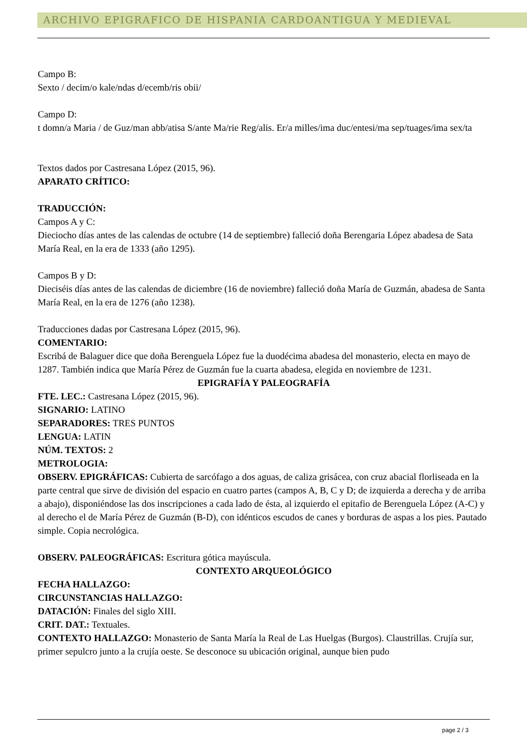ARCHIVO EPIGRAFICO DE HISPANIA CARDOANTIGUA Y MEDIEVAL
Campo B:
Sexto / decim/o kale/ndas d/ecemb/ris obii/
Campo D:
t domn/a Maria / de Guz/man abb/atisa S/ante Ma/rie Reg/alis. Er/a milles/ima duc/entesi/ma sep/tuages/ima sex/ta
Textos dados por Castresana López (2015, 96).
APARATO CRÍTICO:
TRADUCCIÓN:
Campos A y C:
Dieciocho días antes de las calendas de octubre (14 de septiembre) falleció doña Berengaria López abadesa de Sata María Real, en la era de 1333 (año 1295).
Campos B y D:
Dieciséis días antes de las calendas de diciembre (16 de noviembre) falleció doña María de Guzmán, abadesa de Santa María Real, en la era de 1276 (año 1238).
Traducciones dadas por Castresana López (2015, 96).
COMENTARIO:
Escribá de Balaguer dice que doña Berenguela López fue la duodécima abadesa del monasterio, electa en mayo de 1287. También indica que María Pérez de Guzmán fue la cuarta abadesa, elegida en noviembre de 1231.
EPIGRAFÍA Y PALEOGRAFÍA
FTE. LEC.: Castresana López (2015, 96).
SIGNARIO: LATINO
SEPARADORES: TRES PUNTOS
LENGUA: LATIN
NÚM. TEXTOS: 2
METROLOGIA:
OBSERV. EPIGRÁFICAS: Cubierta de sarcófago a dos aguas, de caliza grisácea, con cruz abacial florliseada en la parte central que sirve de división del espacio en cuatro partes (campos A, B, C y D; de izquierda a derecha y de arriba a abajo), disponiéndose las dos inscripciones a cada lado de ésta, al izquierdo el epitafio de Berenguela López (A-C) y al derecho el de María Pérez de Guzmán (B-D), con idénticos escudos de canes y borduras de aspas a los pies. Pautado simple. Copia necrológica.
OBSERV. PALEOGRÁFICAS: Escritura gótica mayúscula.
CONTEXTO ARQUEOLÓGICO
FECHA HALLAZGO:
CIRCUNSTANCIAS HALLAZGO:
DATACIÓN: Finales del siglo XIII.
CRIT. DAT.: Textuales.
CONTEXTO HALLAZGO: Monasterio de Santa María la Real de Las Huelgas (Burgos). Claustrillas. Crujía sur, primer sepulcro junto a la crujía oeste. Se desconoce su ubicación original, aunque bien pudo
page 2 / 3